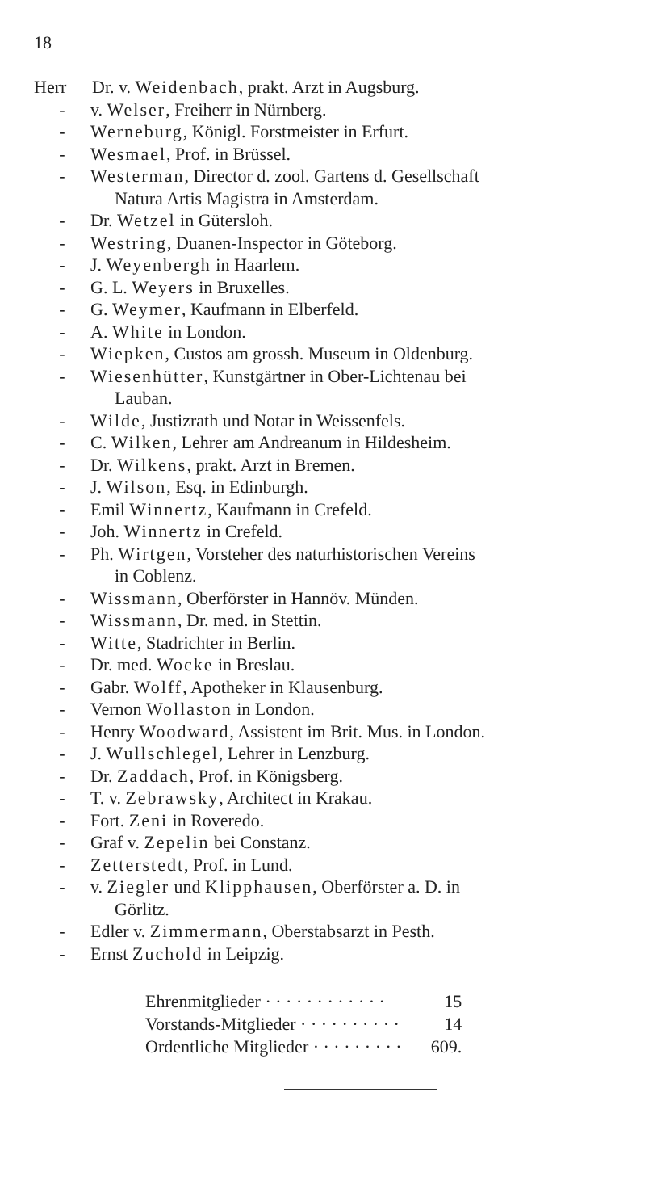18
Herr Dr. v. Weidenbach, prakt. Arzt in Augsburg.
- v. Welser, Freiherr in Nürnberg.
- Werneburg, Königl. Forstmeister in Erfurt.
- Wesmael, Prof. in Brüssel.
- Westerman, Director d. zool. Gartens d. Gesellschaft
Natura Artis Magistra in Amsterdam.
- Dr. Wetzel in Gütersloh.
- Westring, Duanen-Inspector in Göteborg.
- J. Weyenbergh in Haarlem.
- G. L. Weyers in Bruxelles.
- G. Weymer, Kaufmann in Elberfeld.
- A. White in London.
- Wiepken, Custos am grossh. Museum in Oldenburg.
- Wiesenhütter, Kunstgärtner in Ober-Lichtenau bei
Lauban.
- Wilde, Justizrath und Notar in Weissenfels.
- C. Wilken, Lehrer am Andreanum in Hildesheim.
- Dr. Wilkens, prakt. Arzt in Bremen.
- J. Wilson, Esq. in Edinburgh.
- Emil Winnertz, Kaufmann in Crefeld.
- Joh. Winnertz in Crefeld.
- Ph. Wirtgen, Vorsteher des naturhistorischen Vereins
in Coblenz.
- Wissmann, Oberförster in Hannöv. Münden.
- Wissmann, Dr. med. in Stettin.
- Witte, Stadrichter in Berlin.
- Dr. med. Wocke in Breslau.
- Gabr. Wolff, Apotheker in Klausenburg.
- Vernon Wollaston in London.
- Henry Woodward, Assistent im Brit. Mus. in London.
- J. Wullschlegel, Lehrer in Lenzburg.
- Dr. Zaddach, Prof. in Königsberg.
- T. v. Zebrawsky, Architect in Krakau.
- Fort. Zeni in Roveredo.
- Graf v. Zepelin bei Constanz.
- Zetterstedt, Prof. in Lund.
- v. Ziegler und Klipphausen, Oberförster a. D. in
Görlitz.
- Edler v. Zimmermann, Oberstabsarzt in Pesth.
- Ernst Zuchold in Leipzig.
| Ehrenmitglieder · · · · · · · · · · · · | 15 |
| Vorstands-Mitglieder · · · · · · · · · · | 14 |
| Ordentliche Mitglieder · · · · · · · · · | 609. |